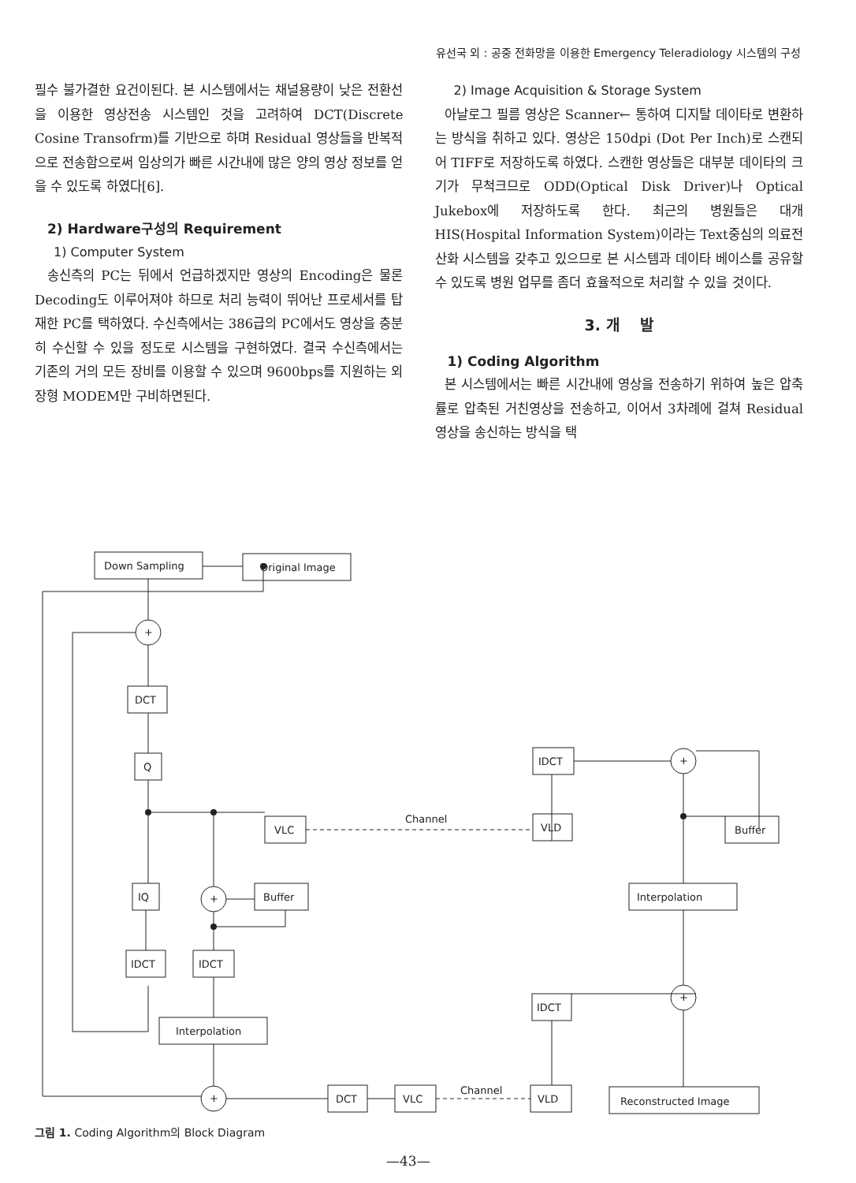유선국 외 : 공중 전화망을 이용한 Emergency Teleradiology 시스템의 구성
필수 불가결한 요건이된다. 본 시스템에서는 채널용량이 낮은 전환선을 이용한 영상전송 시스템인 것을 고려하여 DCT(Discrete Cosine Transofrm)를 기반으로 하며 Residual 영상들을 반복적으로 전송함으로써 임상의가 빠른 시간내에 많은 양의 영상 정보를 얻을 수 있도록 하였다[6].
2) Hardware구성의 Requirement
1) Computer System
송신측의 PC는 뒤에서 언급하겠지만 영상의 Encoding은 물론 Decoding도 이루어져야 하므로 처리 능력이 뛰어난 프로세서를 탑재한 PC를 택하였다. 수신측에서는 386급의 PC에서도 영상을 충분히 수신할 수 있을 정도로 시스템을 구현하였다. 결국 수신측에서는 기존의 거의 모든 장비를 이용할 수 있으며 9600bps를 지원하는 외장형 MODEM만 구비하면된다.
2) Image Acquisition & Storage System
아날로그 필름 영상은 Scanner← 통하여 디지탈 데이타로 변환하는 방식을 취하고 있다. 영상은 150dpi (Dot Per Inch)로 스캔되어 TIFF로 저장하도록 하였다. 스캔한 영상들은 대부분 데이타의 크기가 무척크므로 ODD(Optical Disk Driver)나 Optical Jukebox에 저장하도록 한다. 최근의 병원들은 대개 HIS(Hospital Information System)이라는 Text중심의 의료전산화 시스템을 갖추고 있으므로 본 시스템과 데이타 베이스를 공유할 수 있도록 병원 업무를 좀더 효율적으로 처리할 수 있을 것이다.
3. 개 발
1) Coding Algorithm
본 시스템에서는 빠른 시간내에 영상을 전송하기 위하여 높은 압축률로 압축된 거친영상을 전송하고, 이어서 3차례에 걸쳐 Residual 영상을 송신하는 방식을 택
Down Sampling
Original Image
+
DCT
Q
VLC
IQ
+
Buffer
IDCT
IDCT
Interpolation
+
DCT
VLC
Channel
VLD
IDCT
VLD
IDCT
+
Buffer
Interpolation
+
Reconstructed Image
Channel
그림 1. Coding Algorithm의 Block Diagram
—43—